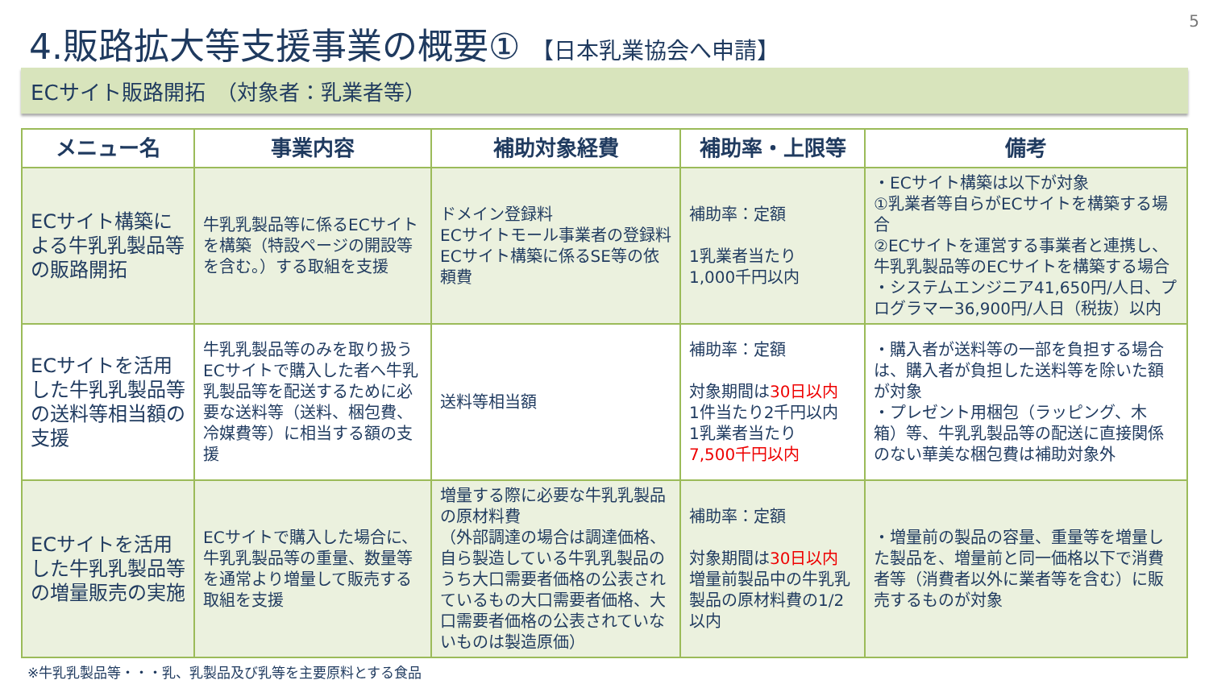5
4.販路拡大等支援事業の概要① 【日本乳業協会へ申請】
ECサイト販路開拓　（対象者：乳業者等）
| メニュー名 | 事業内容 | 補助対象経費 | 補助率・上限等 | 備考 |
| --- | --- | --- | --- | --- |
| ECサイト構築による牛乳乳製品等の販路開拓 | 牛乳乳製品等に係るECサイトを構築（特設ページの開設等を含む。）する取組を支援 | ドメイン登録料 ECサイトモール事業者の登録料 ECサイト構築に係るSE等の依頼費 | 補助率：定額 1乳業者当たり 1,000千円以内 | ・ECサイト構築は以下が対象 ①乳業者等自らがECサイトを構築する場合 ②ECサイトを運営する事業者と連携し、牛乳乳製品等のECサイトを構築する場合 ・システムエンジニア41,650円/人日、プログラマー36,900円/人日（税抜）以内 |
| ECサイトを活用した牛乳乳製品等の送料等相当額の支援 | 牛乳乳製品等のみを取り扱うECサイトで購入した者へ牛乳乳製品等を配送するために必要な送料等（送料、梱包費、冷媒費等）に相当する額の支援 | 送料等相当額 | 補助率：定額 対象期間は 30日以内 1件当たり2千円以内 1乳業者当たり 7,500千円以内 | ・購入者が送料等の一部を負担する場合は、購入者が負担した送料等を除いた額が対象 ・プレゼント用梱包（ラッピング、木箱）等、牛乳乳製品等の配送に直接関係のない華美な梱包費は補助対象外 |
| ECサイトを活用した牛乳乳製品等の増量販売の実施 | ECサイトで購入した場合に、牛乳乳製品等の重量、数量等を通常より増量して販売する取組を支援 | 増量する際に必要な牛乳乳製品の原材料費 （外部調達の場合は調達価格、自ら製造している牛乳乳製品のうち大口需要者価格の公表されているもの大口需要者価格、大口需要者価格の公表されていないものは製造原価） | 補助率：定額 対象期間は 30日以内 増量前製品中の牛乳乳製品の原材料費の1/2以内 | ・増量前の製品の容量、重量等を増量した製品を、増量前と同一価格以下で消費者等（消費者以外に業者等を含む）に販売するものが対象 |
※牛乳乳製品等・・・乳、乳製品及び乳等を主要原料とする食品